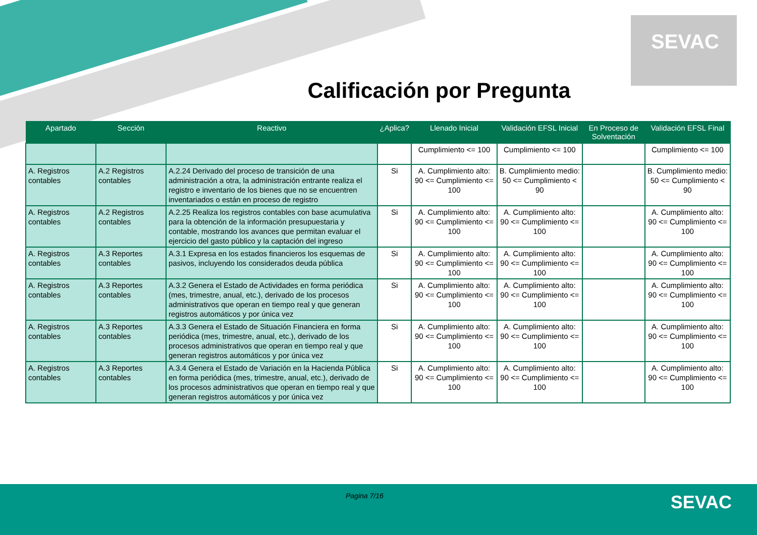SEVAC
Calificación por Pregunta
| Apartado | Sección | Reactivo | ¿Aplica? | Llenado Inicial | Validación EFSL Inicial | En Proceso de Solventación | Validación EFSL Final |
| --- | --- | --- | --- | --- | --- | --- | --- |
| | | | | Cumplimiento <= 100 | Cumplimiento <= 100 | | Cumplimiento <= 100 |
| A. Registros contables | A.2 Registros contables | A.2.24 Derivado del proceso de transición de una administración a otra, la administración entrante realiza el registro e inventario de los bienes que no se encuentren inventariados o están en proceso de registro | Si | A. Cumplimiento alto: 90 <= Cumplimiento <= 100 | B. Cumplimiento medio: 50 <= Cumplimiento < 90 | | B. Cumplimiento medio: 50 <= Cumplimiento < 90 |
| A. Registros contables | A.2 Registros contables | A.2.25 Realiza los registros contables con base acumulativa para la obtención de la información presupuestaria y contable, mostrando los avances que permitan evaluar el ejercicio del gasto público y la captación del ingreso | Si | A. Cumplimiento alto: 90 <= Cumplimiento <= 100 | A. Cumplimiento alto: 90 <= Cumplimiento <= 100 | | A. Cumplimiento alto: 90 <= Cumplimiento <= 100 |
| A. Registros contables | A.3 Reportes contables | A.3.1 Expresa en los estados financieros los esquemas de pasivos, incluyendo los considerados deuda pública | Si | A. Cumplimiento alto: 90 <= Cumplimiento <= 100 | A. Cumplimiento alto: 90 <= Cumplimiento <= 100 | | A. Cumplimiento alto: 90 <= Cumplimiento <= 100 |
| A. Registros contables | A.3 Reportes contables | A.3.2 Genera el Estado de Actividades en forma periódica (mes, trimestre, anual, etc.), derivado de los procesos administrativos que operan en tiempo real y que generan registros automáticos y por única vez | Si | A. Cumplimiento alto: 90 <= Cumplimiento <= 100 | A. Cumplimiento alto: 90 <= Cumplimiento <= 100 | | A. Cumplimiento alto: 90 <= Cumplimiento <= 100 |
| A. Registros contables | A.3 Reportes contables | A.3.3 Genera el Estado de Situación Financiera en forma periódica (mes, trimestre, anual, etc.), derivado de los procesos administrativos que operan en tiempo real y que generan registros automáticos y por única vez | Si | A. Cumplimiento alto: 90 <= Cumplimiento <= 100 | A. Cumplimiento alto: 90 <= Cumplimiento <= 100 | | A. Cumplimiento alto: 90 <= Cumplimiento <= 100 |
| A. Registros contables | A.3 Reportes contables | A.3.4 Genera el Estado de Variación en la Hacienda Pública en forma periódica (mes, trimestre, anual, etc.), derivado de los procesos administrativos que operan en tiempo real y que generan registros automáticos y por única vez | Si | A. Cumplimiento alto: 90 <= Cumplimiento <= 100 | A. Cumplimiento alto: 90 <= Cumplimiento <= 100 | | A. Cumplimiento alto: 90 <= Cumplimiento <= 100 |
Pagina 7/16 SEVAC